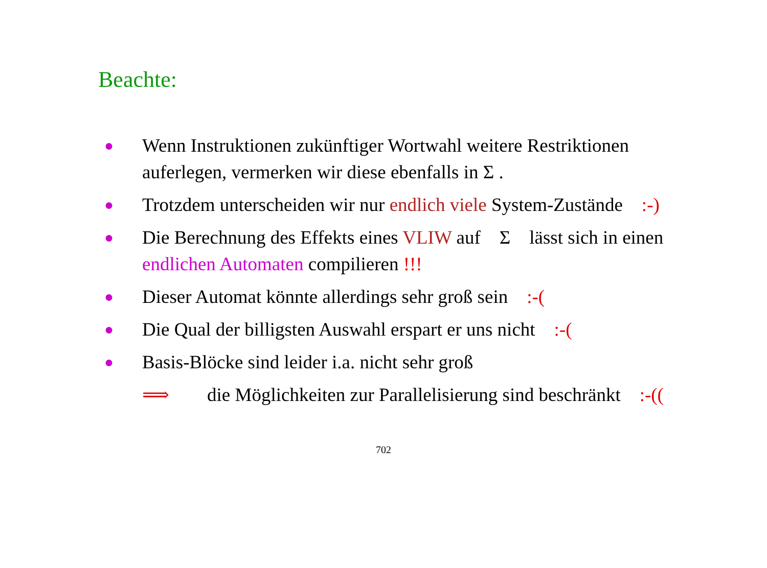Beachte:
●
Wenn Instruktionen zukünftiger Wortwahl weitere Restriktionen auferlegen, vermerken wir diese ebenfalls in Σ .
●
Trotzdem unterscheiden wir nur endlich viele System-Zustände :-)
●
Die Berechnung des Effekts eines VLIW auf Σ lässt sich in einen endlichen Automaten compilieren !!!
●
Dieser Automat könnte allerdings sehr groß sein :-(
●
Die Qual der billigsten Auswahl erspart er uns nicht :-(
●
Basis-Blöcke sind leider i.a. nicht sehr groß
⟹ die Möglichkeiten zur Parallelisierung sind beschränkt :-((
702